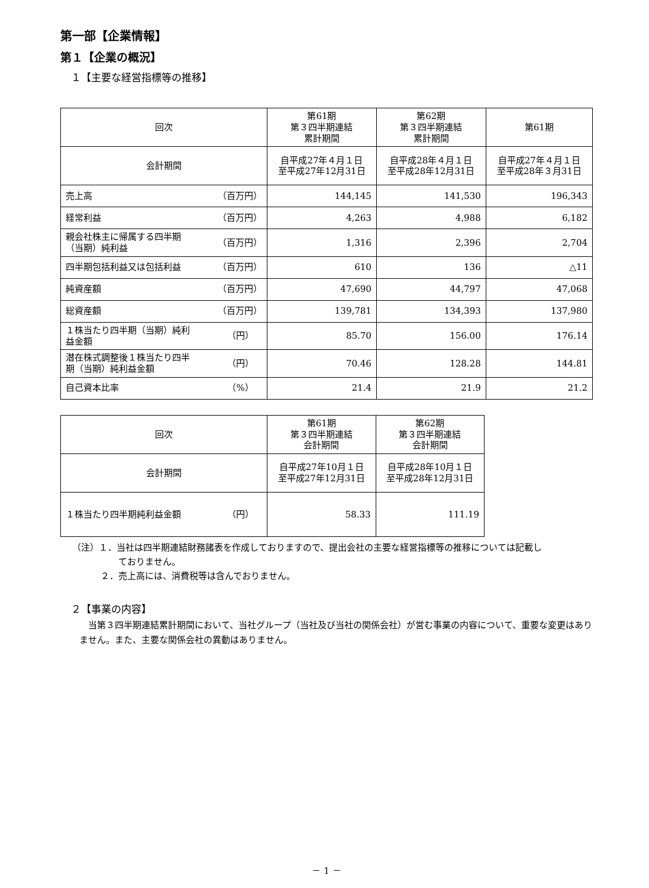第一部【企業情報】
第１【企業の概況】
１【主要な経営指標等の推移】
| 回次 | 第61期 第３四半期連結 累計期間 | 第62期 第３四半期連結 累計期間 | 第61期 |
| --- | --- | --- | --- |
| 会計期間 | 自平成27年４月１日 至平成27年12月31日 | 自平成28年４月１日 至平成28年12月31日 | 自平成27年４月１日 至平成28年３月31日 |
| 売上高 （百万円） | 144,145 | 141,530 | 196,343 |
| 経常利益 （百万円） | 4,263 | 4,988 | 6,182 |
| 親会社株主に帰属する四半期 （当期）純利益 （百万円） | 1,316 | 2,396 | 2,704 |
| 四半期包括利益又は包括利益 （百万円） | 610 | 136 | △11 |
| 純資産額 （百万円） | 47,690 | 44,797 | 47,068 |
| 総資産額 （百万円） | 139,781 | 134,393 | 137,980 |
| １株当たり四半期（当期）純利 益金額 （円） | 85.70 | 156.00 | 176.14 |
| 潜在株式調整後１株当たり四半 期（当期）純利益金額 （円） | 70.46 | 128.28 | 144.81 |
| 自己資本比率 （%） | 21.4 | 21.9 | 21.2 |
| 回次 | 第61期 第３四半期連結 会計期間 | 第62期 第３四半期連結 会計期間 |
| --- | --- | --- |
| 会計期間 | 自平成27年10月１日 至平成27年12月31日 | 自平成28年10月１日 至平成28年12月31日 |
| １株当たり四半期純利益金額 （円） | 58.33 | 111.19 |
（注）１．当社は四半期連結財務諸表を作成しておりますので、提出会社の主要な経営指標等の推移については記載し
ておりません。
２．売上高には、消費税等は含んでおりません。
２【事業の内容】
当第３四半期連結累計期間において、当社グループ（当社及び当社の関係会社）が営む事業の内容について、重要な変更はありません。また、主要な関係会社の異動はありません。
－ 1 －